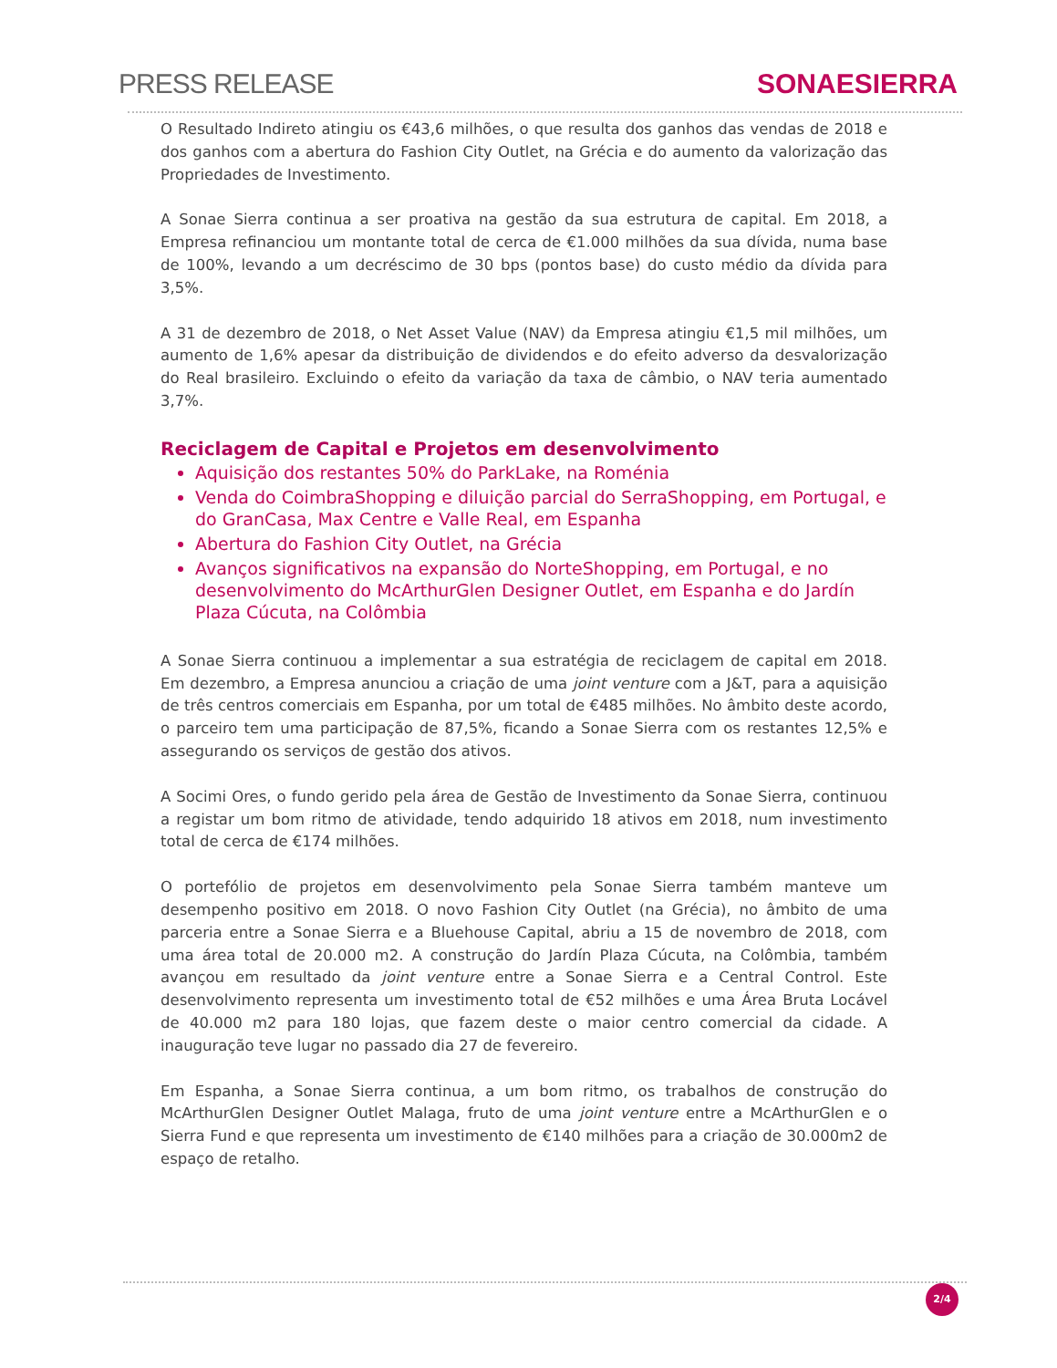PRESS RELEASE SONAESIERRA
O Resultado Indireto atingiu os €43,6 milhões, o que resulta dos ganhos das vendas de 2018 e dos ganhos com a abertura do Fashion City Outlet, na Grécia e do aumento da valorização das Propriedades de Investimento.
A Sonae Sierra continua a ser proativa na gestão da sua estrutura de capital. Em 2018, a Empresa refinanciou um montante total de cerca de €1.000 milhões da sua dívida, numa base de 100%, levando a um decréscimo de 30 bps (pontos base) do custo médio da dívida para 3,5%.
A 31 de dezembro de 2018, o Net Asset Value (NAV) da Empresa atingiu €1,5 mil milhões, um aumento de 1,6% apesar da distribuição de dividendos e do efeito adverso da desvalorização do Real brasileiro. Excluindo o efeito da variação da taxa de câmbio, o NAV teria aumentado 3,7%.
Reciclagem de Capital e Projetos em desenvolvimento
Aquisição dos restantes 50% do ParkLake, na Roménia
Venda do CoimbraShopping e diluição parcial do SerraShopping, em Portugal, e do GranCasa, Max Centre e Valle Real, em Espanha
Abertura do Fashion City Outlet, na Grécia
Avanços significativos na expansão do NorteShopping, em Portugal, e no desenvolvimento do McArthurGlen Designer Outlet, em Espanha e do Jardín Plaza Cúcuta, na Colômbia
A Sonae Sierra continuou a implementar a sua estratégia de reciclagem de capital em 2018. Em dezembro, a Empresa anunciou a criação de uma joint venture com a J&T, para a aquisição de três centros comerciais em Espanha, por um total de €485 milhões. No âmbito deste acordo, o parceiro tem uma participação de 87,5%, ficando a Sonae Sierra com os restantes 12,5% e assegurando os serviços de gestão dos ativos.
A Socimi Ores, o fundo gerido pela área de Gestão de Investimento da Sonae Sierra, continuou a registar um bom ritmo de atividade, tendo adquirido 18 ativos em 2018, num investimento total de cerca de €174 milhões.
O portefólio de projetos em desenvolvimento pela Sonae Sierra também manteve um desempenho positivo em 2018. O novo Fashion City Outlet (na Grécia), no âmbito de uma parceria entre a Sonae Sierra e a Bluehouse Capital, abriu a 15 de novembro de 2018, com uma área total de 20.000 m2. A construção do Jardín Plaza Cúcuta, na Colômbia, também avançou em resultado da joint venture entre a Sonae Sierra e a Central Control. Este desenvolvimento representa um investimento total de €52 milhões e uma Área Bruta Locável de 40.000 m2 para 180 lojas, que fazem deste o maior centro comercial da cidade. A inauguração teve lugar no passado dia 27 de fevereiro.
Em Espanha, a Sonae Sierra continua, a um bom ritmo, os trabalhos de construção do McArthurGlen Designer Outlet Malaga, fruto de uma joint venture entre a McArthurGlen e o Sierra Fund e que representa um investimento de €140 milhões para a criação de 30.000m2 de espaço de retalho.
2/4